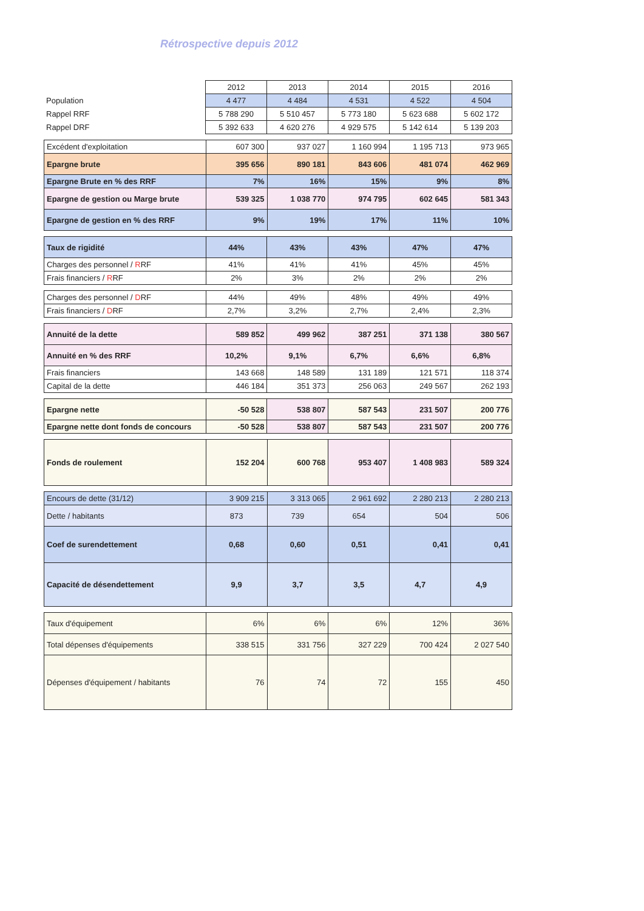Rétrospective depuis 2012
| | 2012 | 2013 | 2014 | 2015 | 2016 |
| Population | 4 477 | 4 484 | 4 531 | 4 522 | 4 504 |
| Rappel RRF | 5 788 290 | 5 510 457 | 5 773 180 | 5 623 688 | 5 602 172 |
| Rappel DRF | 5 392 633 | 4 620 276 | 4 929 575 | 5 142 614 | 5 139 203 |
| Excédent d'exploitation | 607 300 | 937 027 | 1 160 994 | 1 195 713 | 973 965 |
| Epargne brute | 395 656 | 890 181 | 843 606 | 481 074 | 462 969 |
| Epargne Brute en % des RRF | 7% | 16% | 15% | 9% | 8% |
| Epargne de gestion ou Marge brute | 539 325 | 1 038 770 | 974 795 | 602 645 | 581 343 |
| Epargne de gestion en % des RRF | 9% | 19% | 17% | 11% | 10% |
| Taux de rigidité | 44% | 43% | 43% | 47% | 47% |
| Charges des personnel / R RF | 41% | 41% | 41% | 45% | 45% |
| Frais financiers / R RF | 2% | 3% | 2% | 2% | 2% |
| Charges des personnel / D RF | 44% | 49% | 48% | 49% | 49% |
| Frais financiers / D RF | 2,7% | 3,2% | 2,7% | 2,4% | 2,3% |
| Annuité de la dette | 589 852 | 499 962 | 387 251 | 371 138 | 380 567 |
| Annuité en % des RRF | 10,2% | 9,1% | 6,7% | 6,6% | 6,8% |
| Frais financiers | 143 668 | 148 589 | 131 189 | 121 571 | 118 374 |
| Capital de la dette | 446 184 | 351 373 | 256 063 | 249 567 | 262 193 |
| Epargne nette | -50 528 | 538 807 | 587 543 | 231 507 | 200 776 |
| Epargne nette dont fonds de concours | -50 528 | 538 807 | 587 543 | 231 507 | 200 776 |
| Fonds de roulement | 152 204 | 600 768 | 953 407 | 1 408 983 | 589 324 |
| Encours de dette (31/12) | 3 909 215 | 3 313 065 | 2 961 692 | 2 280 213 | 2 280 213 |
| Dette / habitants | 873 | 739 | 654 | 504 | 506 |
| Coef de surendettement | 0,68 | 0,60 | 0,51 | 0,41 | 0,41 |
| Capacité de désendettement | 9,9 | 3,7 | 3,5 | 4,7 | 4,9 |
| Taux d'équipement | 6% | 6% | 6% | 12% | 36% |
| Total dépenses d'équipements | 338 515 | 331 756 | 327 229 | 700 424 | 2 027 540 |
| Dépenses d'équipement / habitants | 76 | 74 | 72 | 155 | 450 |